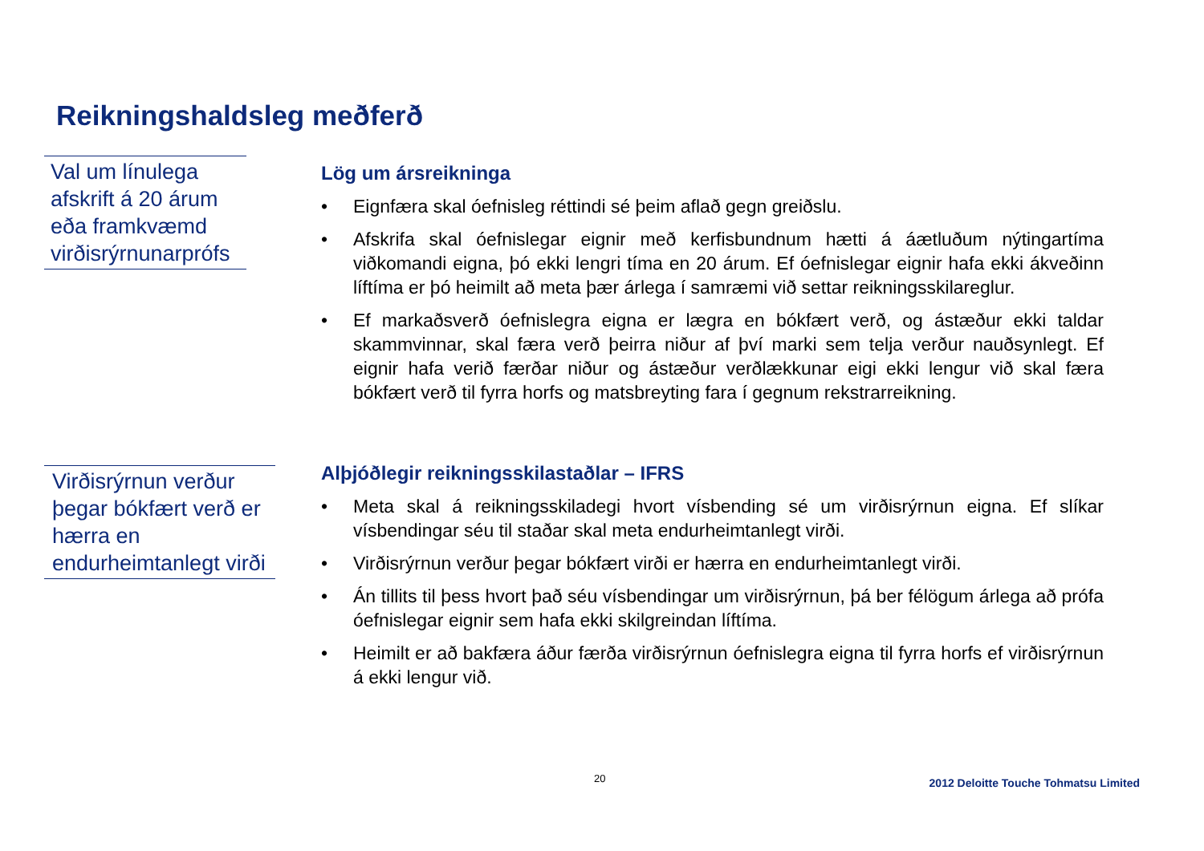Reikningshaldsleg meðferð
Val um línulega afskrift á 20 árum eða framkvæmd virðisrýrnunarprófs
Lög um ársreikninga
• Eignfæra skal óefnisleg réttindi sé þeim aflað gegn greiðslu.
• Afskrifa skal óefnislegar eignir með kerfisbundnum hætti á áætluðum nýtingartíma viðkomandi eigna, þó ekki lengri tíma en 20 árum. Ef óefnislegar eignir hafa ekki ákveðinn líftíma er þó heimilt að meta þær árlega í samræmi við settar reikningsskilareglur.
• Ef markaðsverð óefnislegra eigna er lægra en bókfært verð, og ástæður ekki taldar skammvinnar, skal færa verð þeirra niður af því marki sem telja verður nauðsynlegt. Ef eignir hafa verið færðar niður og ástæður verðlækkunar eigi ekki lengur við skal færa bókfært verð til fyrra horfs og matsbreyting fara í gegnum rekstrarreikning.
Virðisrýrnun verður þegar bókfært verð er hærra en endurheimtanlegt virði
Alþjóðlegir reikningsskilastaðlar – IFRS
• Meta skal á reikningsskiladegi hvort vísbending sé um virðisrýrnun eigna. Ef slíkar vísbendingar séu til staðar skal meta endurheimtanlegt virði.
• Virðisrýrnun verður þegar bókfært virði er hærra en endurheimtanlegt virði.
• Án tillits til þess hvort það séu vísbendingar um virðisrýrnun, þá ber félögum árlega að prófa óefnislegar eignir sem hafa ekki skilgreindan líftíma.
• Heimilt er að bakfæra áður færða virðisrýrnun óefnislegra eigna til fyrra horfs ef virðisrýrnun á ekki lengur við.
20
2012 Deloitte Touche Tohmatsu Limited